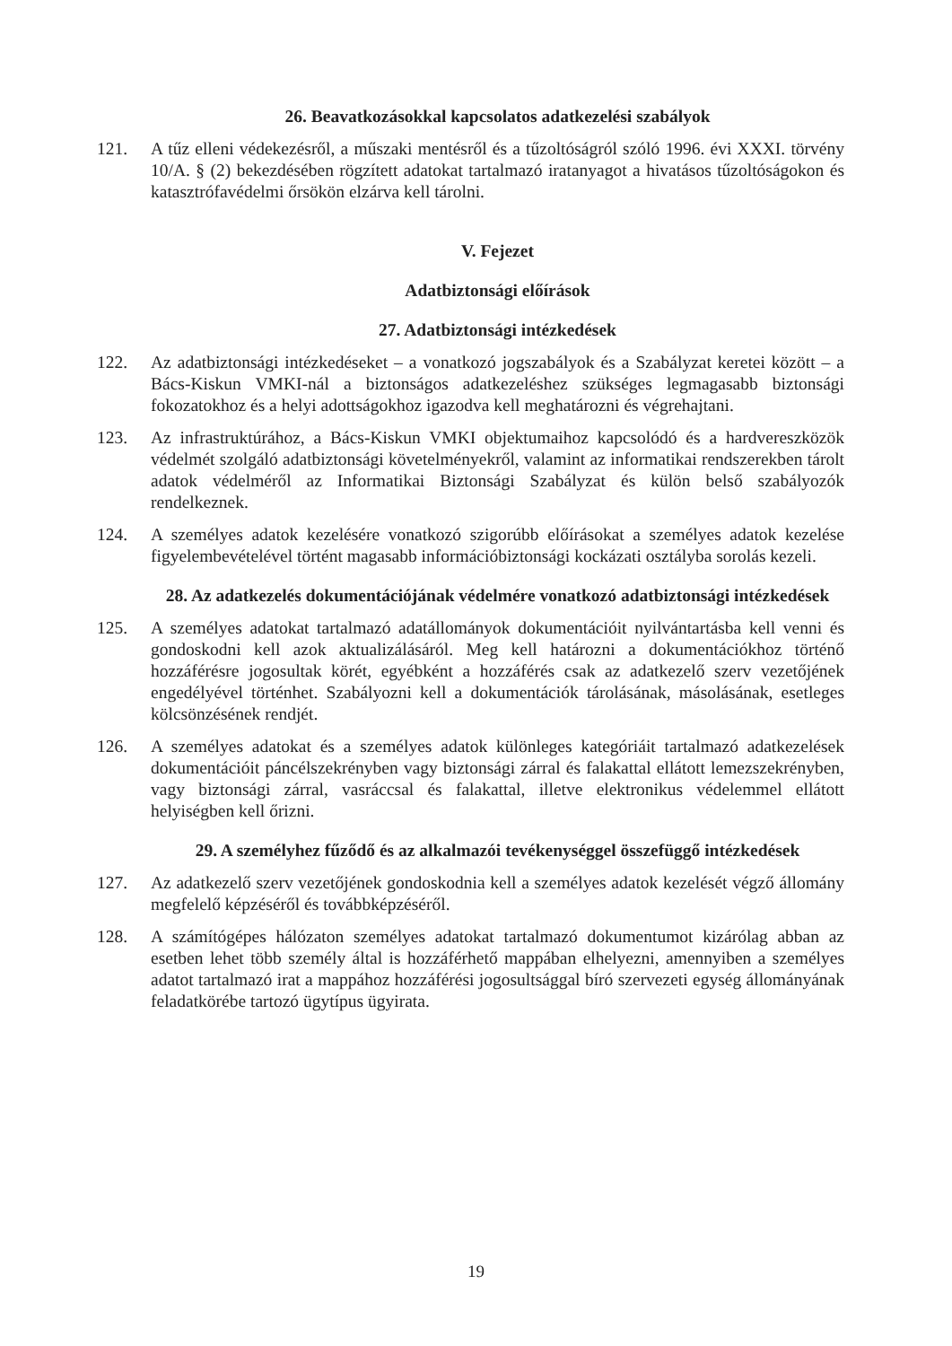26. Beavatkozásokkal kapcsolatos adatkezelési szabályok
121. A tűz elleni védekezésről, a műszaki mentésről és a tűzoltóságról szóló 1996. évi XXXI. törvény 10/A. § (2) bekezdésében rögzített adatokat tartalmazó iratanyagot a hivatásos tűzoltóságokon és katasztrófavédelmi őrsökön elzárva kell tárolni.
V. Fejezet
Adatbiztonsági előírások
27. Adatbiztonsági intézkedések
122. Az adatbiztonsági intézkedéseket – a vonatkozó jogszabályok és a Szabályzat keretei között – a Bács-Kiskun VMKI-nál a biztonságos adatkezeléshez szükséges legmagasabb biztonsági fokozatokhoz és a helyi adottságokhoz igazodva kell meghatározni és végrehajtani.
123. Az infrastruktúrához, a Bács-Kiskun VMKI objektumaihoz kapcsolódó és a hardvereszközök védelmét szolgáló adatbiztonsági követelményekről, valamint az informatikai rendszerekben tárolt adatok védelméről az Informatikai Biztonsági Szabályzat és külön belső szabályozók rendelkeznek.
124. A személyes adatok kezelésére vonatkozó szigorúbb előírásokat a személyes adatok kezelése figyelembevételével történt magasabb információbiztonsági kockázati osztályba sorolás kezeli.
28. Az adatkezelés dokumentációjának védelmére vonatkozó adatbiztonsági intézkedések
125. A személyes adatokat tartalmazó adatállományok dokumentációit nyilvántartásba kell venni és gondoskodni kell azok aktualizálásáról. Meg kell határozni a dokumentációkhoz történő hozzáférésre jogosultak körét, egyébként a hozzáférés csak az adatkezelő szerv vezetőjének engedélyével történhet. Szabályozni kell a dokumentációk tárolásának, másolásának, esetleges kölcsönzésének rendjét.
126. A személyes adatokat és a személyes adatok különleges kategóriáit tartalmazó adatkezelések dokumentációit páncélszekrényben vagy biztonsági zárral és falakattal ellátott lemezszekrényben, vagy biztonsági zárral, vasráccsal és falakattal, illetve elektronikus védelemmel ellátott helyiségben kell őrizni.
29. A személyhez fűződő és az alkalmazói tevékenységgel összefüggő intézkedések
127. Az adatkezelő szerv vezetőjének gondoskodnia kell a személyes adatok kezelését végző állomány megfelelő képzéséről és továbbképzéséről.
128. A számítógépes hálózaton személyes adatokat tartalmazó dokumentumot kizárólag abban az esetben lehet több személy által is hozzáférhető mappában elhelyezni, amennyiben a személyes adatot tartalmazó irat a mappához hozzáférési jogosultsággal bíró szervezeti egység állományának feladatkörébe tartozó ügytípus ügyirata.
19